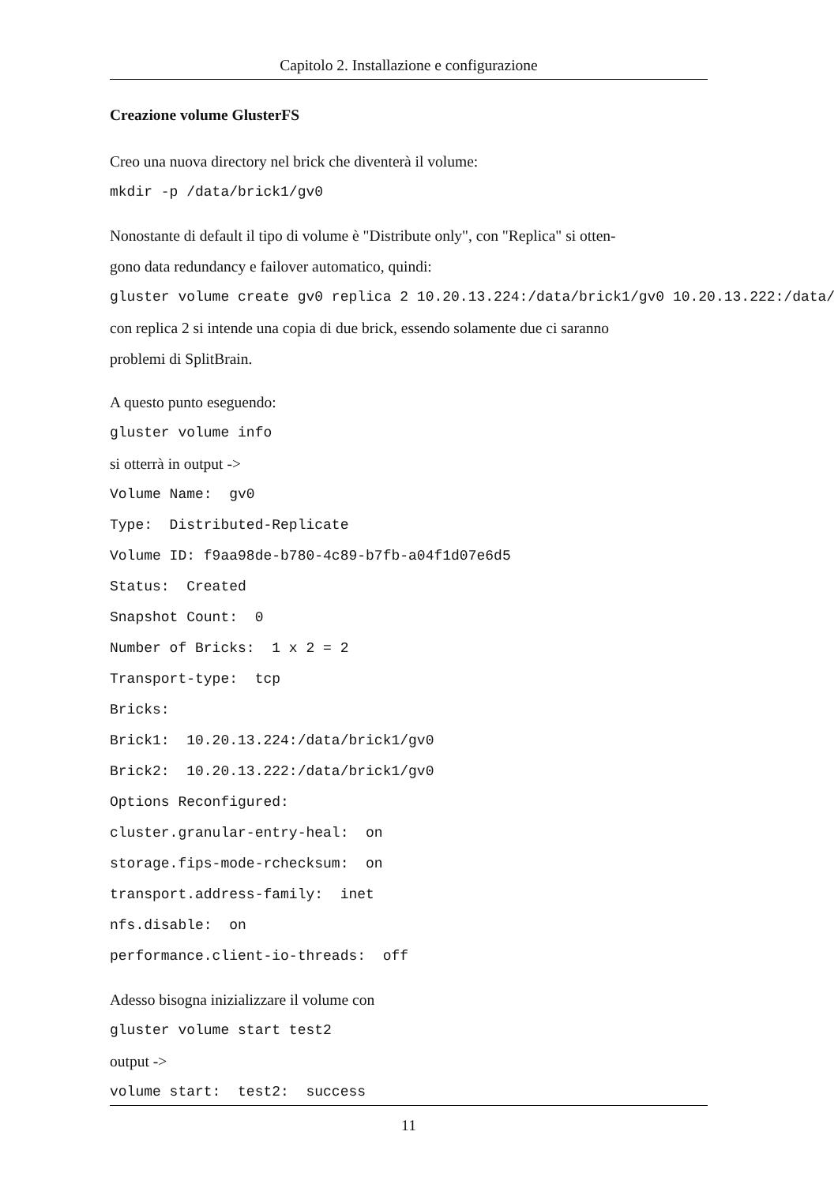Capitolo 2. Installazione e configurazione
Creazione volume GlusterFS
Creo una nuova directory nel brick che diventerà il volume:
mkdir -p /data/brick1/gv0
Nonostante di default il tipo di volume è "Distribute only", con "Replica" si otten-
gono data redundancy e failover automatico, quindi:
gluster volume create gv0 replica 2 10.20.13.224:/data/brick1/gv0 10.20.13.222:/data/
con replica 2 si intende una copia di due brick, essendo solamente due ci saranno
problemi di SplitBrain.
A questo punto eseguendo:
gluster volume info
si otterrà in output ->
Volume Name: gv0
Type: Distributed-Replicate
Volume ID: f9aa98de-b780-4c89-b7fb-a04f1d07e6d5
Status: Created
Snapshot Count: 0
Number of Bricks: 1 x 2 = 2
Transport-type: tcp
Bricks:
Brick1: 10.20.13.224:/data/brick1/gv0
Brick2: 10.20.13.222:/data/brick1/gv0
Options Reconfigured:
cluster.granular-entry-heal: on
storage.fips-mode-rchecksum: on
transport.address-family: inet
nfs.disable: on
performance.client-io-threads: off
Adesso bisogna inizializzare il volume con
gluster volume start test2
output ->
volume start: test2: success
11